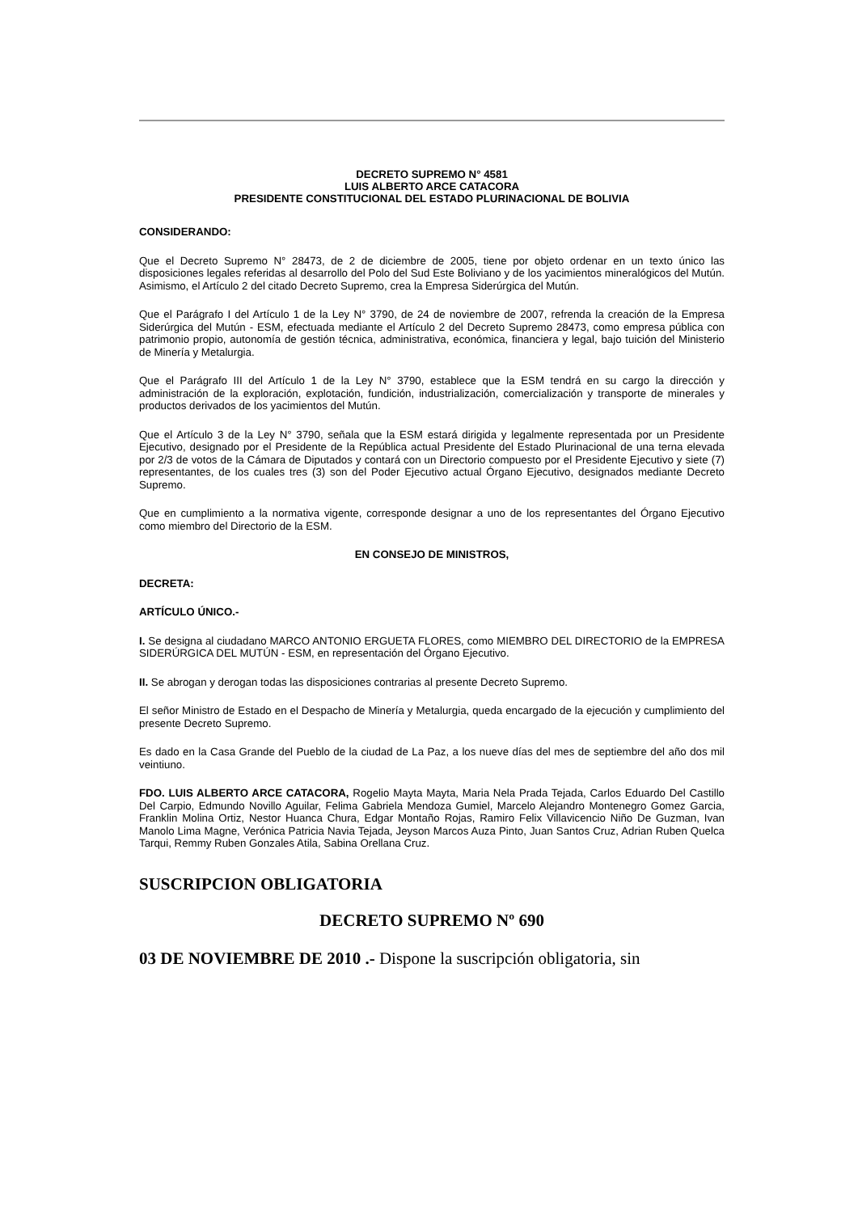DECRETO SUPREMO N° 4581
LUIS ALBERTO ARCE CATACORA
PRESIDENTE CONSTITUCIONAL DEL ESTADO PLURINACIONAL DE BOLIVIA
CONSIDERANDO:
Que el Decreto Supremo N° 28473, de 2 de diciembre de 2005, tiene por objeto ordenar en un texto único las disposiciones legales referidas al desarrollo del Polo del Sud Este Boliviano y de los yacimientos mineralógicos del Mutún. Asimismo, el Artículo 2 del citado Decreto Supremo, crea la Empresa Siderúrgica del Mutún.
Que el Parágrafo I del Artículo 1 de la Ley N° 3790, de 24 de noviembre de 2007, refrenda la creación de la Empresa Siderúrgica del Mutún - ESM, efectuada mediante el Artículo 2 del Decreto Supremo 28473, como empresa pública con patrimonio propio, autonomía de gestión técnica, administrativa, económica, financiera y legal, bajo tuición del Ministerio de Minería y Metalurgia.
Que el Parágrafo III del Artículo 1 de la Ley N° 3790, establece que la ESM tendrá en su cargo la dirección y administración de la exploración, explotación, fundición, industrialización, comercialización y transporte de minerales y productos derivados de los yacimientos del Mutún.
Que el Artículo 3 de la Ley N° 3790, señala que la ESM estará dirigida y legalmente representada por un Presidente Ejecutivo, designado por el Presidente de la República actual Presidente del Estado Plurinacional de una terna elevada por 2/3 de votos de la Cámara de Diputados y contará con un Directorio compuesto por el Presidente Ejecutivo y siete (7) representantes, de los cuales tres (3) son del Poder Ejecutivo actual Órgano Ejecutivo, designados mediante Decreto Supremo.
Que en cumplimiento a la normativa vigente, corresponde designar a uno de los representantes del Órgano Ejecutivo como miembro del Directorio de la ESM.
EN CONSEJO DE MINISTROS,
DECRETA:
ARTÍCULO ÚNICO.-
I. Se designa al ciudadano MARCO ANTONIO ERGUETA FLORES, como MIEMBRO DEL DIRECTORIO de la EMPRESA SIDERÚRGICA DEL MUTÚN - ESM, en representación del Órgano Ejecutivo.
II. Se abrogan y derogan todas las disposiciones contrarias al presente Decreto Supremo.
El señor Ministro de Estado en el Despacho de Minería y Metalurgia, queda encargado de la ejecución y cumplimiento del presente Decreto Supremo.
Es dado en la Casa Grande del Pueblo de la ciudad de La Paz, a los nueve días del mes de septiembre del año dos mil veintiuno.
FDO. LUIS ALBERTO ARCE CATACORA, Rogelio Mayta Mayta, Maria Nela Prada Tejada, Carlos Eduardo Del Castillo Del Carpio, Edmundo Novillo Aguilar, Felima Gabriela Mendoza Gumiel, Marcelo Alejandro Montenegro Gomez Garcia, Franklin Molina Ortiz, Nestor Huanca Chura, Edgar Montaño Rojas, Ramiro Felix Villavicencio Niño De Guzman, Ivan Manolo Lima Magne, Verónica Patricia Navia Tejada, Jeyson Marcos Auza Pinto, Juan Santos Cruz, Adrian Ruben Quelca Tarqui, Remmy Ruben Gonzales Atila, Sabina Orellana Cruz.
SUSCRIPCION OBLIGATORIA
DECRETO SUPREMO Nº 690
03 DE NOVIEMBRE DE 2010 .- Dispone la suscripción obligatoria, sin